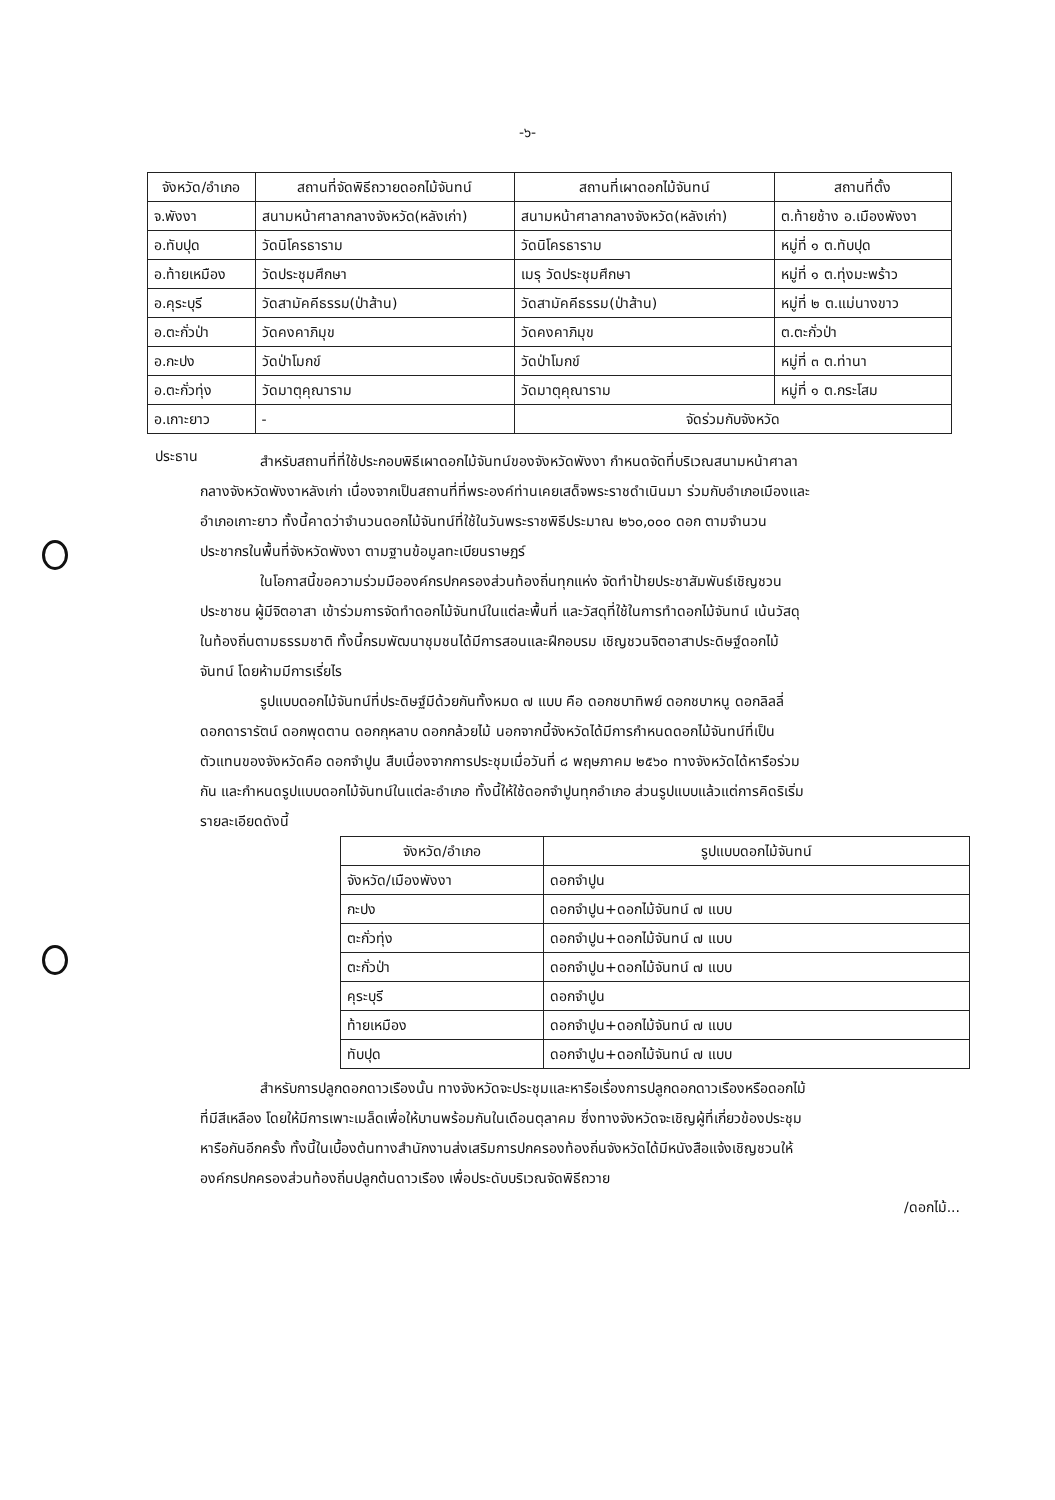-๖-
| จังหวัด/อำเภอ | สถานที่จัดพิธีถวายดอกไม้จันทน์ | สถานที่เผาดอกไม้จันทน์ | สถานที่ตั้ง |
| --- | --- | --- | --- |
| จ.พังงา | สนามหน้าศาลากลางจังหวัด(หลังเก่า) | สนามหน้าศาลากลางจังหวัด(หลังเก่า) | ต.ท้ายช้าง อ.เมืองพังงา |
| อ.ทับปุด | วัดนิโครธาราม | วัดนิโครธาราม | หมู่ที่ ๑ ต.ทับปุด |
| อ.ท้ายเหมือง | วัดประชุมศึกษา | เมรุ วัดประชุมศึกษา | หมู่ที่ ๑ ต.ทุ่งมะพร้าว |
| อ.คุระบุรี | วัดสามัคคีธรรม(ป่าส้าน) | วัดสามัคคีธรรม(ป่าส้าน) | หมู่ที่ ๒ ต.แม่นางขาว |
| อ.ตะกั่วป่า | วัดคงคาภิมุข | วัดคงคาภิมุข | ต.ตะกั่วป่า |
| อ.กะปง | วัดป่าโมกข์ | วัดป่าโมกข์ | หมู่ที่ ๓ ต.ท่านา |
| อ.ตะกั่วทุ่ง | วัดมาตุคุณาราม | วัดมาตุคุณาราม | หมู่ที่ ๑ ต.กระโสม |
| อ.เกาะยาว | - | จัดร่วมกับจังหวัด | |
ประธาน
สำหรับสถานที่ที่ใช้ประกอบพิธีเผาดอกไม้จันทน์ของจังหวัดพังงา กำหนดจัดที่บริเวณสนามหน้าศาลากลางจังหวัดพังงาหลังเก่า เนื่องจากเป็นสถานที่ที่พระองค์ท่านเคยเสด็จพระราชดำเนินมา ร่วมกับอำเภอเมืองและอำเภอเกาะยาว ทั้งนี้คาดว่าจำนวนดอกไม้จันทน์ที่ใช้ในวันพระราชพิธีประมาณ ๒๖๐,๐๐๐ ดอก ตามจำนวนประชากรในพื้นที่จังหวัดพังงา ตามฐานข้อมูลทะเบียนราษฎร์
ในโอกาสนี้ขอความร่วมมือองค์กรปกครองส่วนท้องถิ่นทุกแห่ง จัดทำป้ายประชาสัมพันธ์เชิญชวนประชาชน ผู้มีจิตอาสา เข้าร่วมการจัดทำดอกไม้จันทน์ในแต่ละพื้นที่ และวัสดุที่ใช้ในการทำดอกไม้จันทน์ เน้นวัสดุในท้องถิ่นตามธรรมชาติ ทั้งนี้กรมพัฒนาชุมชนได้มีการสอนและฝึกอบรม เชิญชวนจิตอาสาประดิษฐ์ดอกไม้จันทน์ โดยห้ามมีการเรี่ยไร
รูปแบบดอกไม้จันทน์ที่ประดิษฐ์มีด้วยกันทั้งหมด ๗ แบบ คือ ดอกชบาทิพย์ ดอกชบาหนู ดอกลิลลี่ ดอกดารารัตน์ ดอกพุดตาน ดอกกุหลาบ ดอกกล้วยไม้ นอกจากนี้จังหวัดได้มีการกำหนดดอกไม้จันทน์ที่เป็นตัวแทนของจังหวัดคือ ดอกจำปูน สืบเนื่องจากการประชุมเมื่อวันที่ ๘ พฤษภาคม ๒๕๖๐ ทางจังหวัดได้หารือร่วมกัน และกำหนดรูปแบบดอกไม้จันทน์ในแต่ละอำเภอ ทั้งนี้ให้ใช้ดอกจำปูนทุกอำเภอ ส่วนรูปแบบแล้วแต่การคิดริเริ่ม รายละเอียดดังนี้
| จังหวัด/อำเภอ | รูปแบบดอกไม้จันทน์ |
| --- | --- |
| จังหวัด/เมืองพังงา | ดอกจำปูน |
| กะปง | ดอกจำปูน+ดอกไม้จันทน์ ๗ แบบ |
| ตะกั่วทุ่ง | ดอกจำปูน+ดอกไม้จันทน์ ๗ แบบ |
| ตะกั่วป่า | ดอกจำปูน+ดอกไม้จันทน์ ๗ แบบ |
| คุระบุรี | ดอกจำปูน |
| ท้ายเหมือง | ดอกจำปูน+ดอกไม้จันทน์ ๗ แบบ |
| ทับปุด | ดอกจำปูน+ดอกไม้จันทน์ ๗ แบบ |
สำหรับการปลูกดอกดาวเรืองนั้น ทางจังหวัดจะประชุมและหารือเรื่องการปลูกดอกดาวเรืองหรือดอกไม้ที่มีสีเหลือง โดยให้มีการเพาะเมล็ดเพื่อให้บานพร้อมกันในเดือนตุลาคม ซึ่งทางจังหวัดจะเชิญผู้ที่เกี่ยวข้องประชุมหารือกันอีกครั้ง ทั้งนี้ในเบื้องต้นทางสำนักงานส่งเสริมการปกครองท้องถิ่นจังหวัดได้มีหนังสือแจ้งเชิญชวนให้องค์กรปกครองส่วนท้องถิ่นปลูกต้นดาวเรือง เพื่อประดับบริเวณจัดพิธีถวาย
/ดอกไม้...